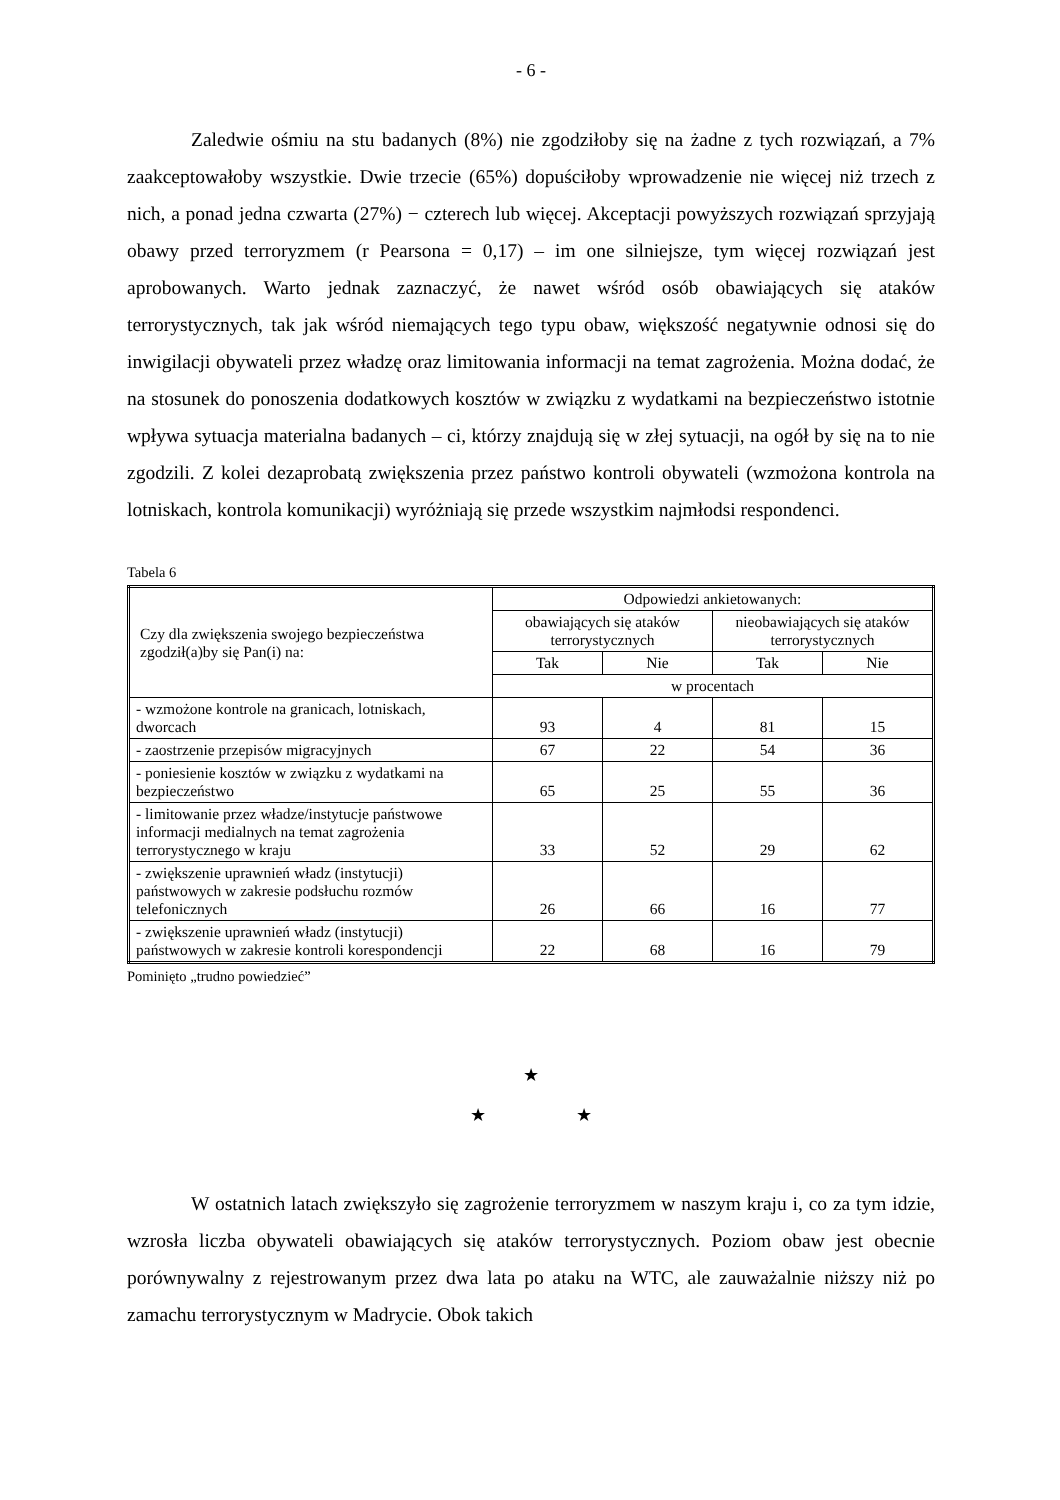- 6 -
Zaledwie ośmiu na stu badanych (8%) nie zgodziłoby się na żadne z tych rozwiązań, a 7% zaakceptowałoby wszystkie. Dwie trzecie (65%) dopuściłoby wprowadzenie nie więcej niż trzech z nich, a ponad jedna czwarta (27%) − czterech lub więcej. Akceptacji powyższych rozwiązań sprzyjają obawy przed terroryzmem (r Pearsona = 0,17) – im one silniejsze, tym więcej rozwiązań jest aprobowanych. Warto jednak zaznaczyć, że nawet wśród osób obawiających się ataków terrorystycznych, tak jak wśród niemających tego typu obaw, większość negatywnie odnosi się do inwigilacji obywateli przez władzę oraz limitowania informacji na temat zagrożenia. Można dodać, że na stosunek do ponoszenia dodatkowych kosztów w związku z wydatkami na bezpieczeństwo istotnie wpływa sytuacja materialna badanych – ci, którzy znajdują się w złej sytuacji, na ogół by się na to nie zgodzili. Z kolei dezaprobatą zwiększenia przez państwo kontroli obywateli (wzmożona kontrola na lotniskach, kontrola komunikacji) wyróżniają się przede wszystkim najmłodsi respondenci.
Tabela 6
| Czy dla zwiększenia swojego bezpieczeństwa zgodził(a)by się Pan(i) na: | Odpowiedzi ankietowanych: | | | |
| | obawiających się ataków terrorystycznych | | nieobawiających się ataków terrorystycznych | |
| | Tak | Nie | Tak | Nie |
| | w procentach | | | |
| - wzmożone kontrole na granicach, lotniskach, dworcach | 93 | 4 | 81 | 15 |
| - zaostrzenie przepisów migracyjnych | 67 | 22 | 54 | 36 |
| - poniesienie kosztów w związku z wydatkami na bezpieczeństwo | 65 | 25 | 55 | 36 |
| - limitowanie przez władze/instytucje państwowe informacji medialnych na temat zagrożenia terrorystycznego w kraju | 33 | 52 | 29 | 62 |
| - zwiększenie uprawnień władz (instytucji) państwowych w zakresie podsłuchu rozmów telefonicznych | 26 | 66 | 16 | 77 |
| - zwiększenie uprawnień władz (instytucji) państwowych w zakresie kontroli korespondencji | 22 | 68 | 16 | 79 |
Pominięto „trudno powiedzieć”
★
★ ★
W ostatnich latach zwiększyło się zagrożenie terroryzmem w naszym kraju i, co za tym idzie, wzrosła liczba obywateli obawiających się ataków terrorystycznych. Poziom obaw jest obecnie porównywalny z rejestrowanym przez dwa lata po ataku na WTC, ale zauważalnie niższy niż po zamachu terrorystycznym w Madrycie. Obok takich